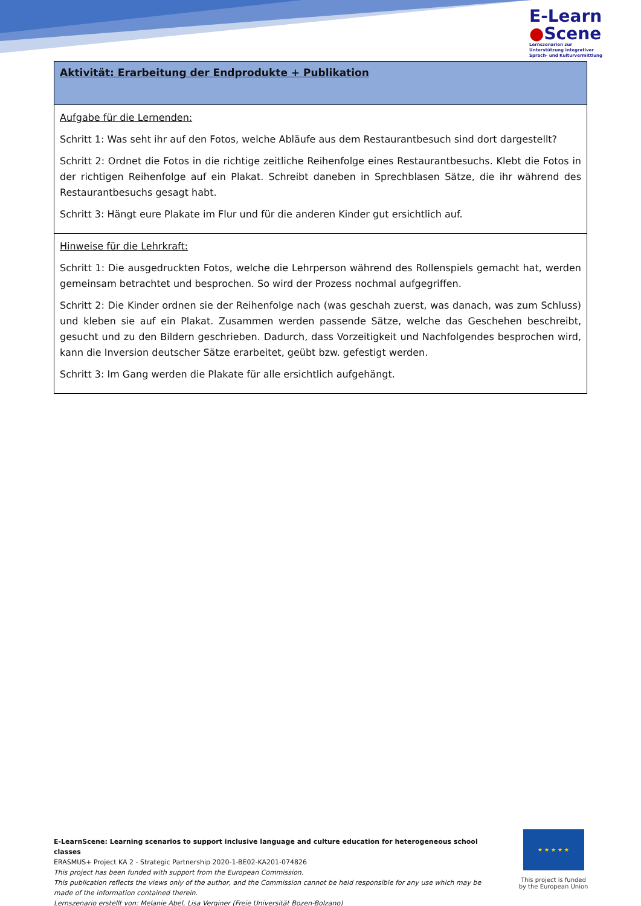E-Learn
●Scene
Lernszenarien zur
Unterstützung integrativer
Sprach- und Kulturvermittlung
| Aktivität: Erarbeitung der Endprodukte + Publikation |
| Aufgabe für die Lernenden: Schritt 1: Was seht ihr auf den Fotos, welche Abläufe aus dem Restaurantbesuch sind dort dargestellt? Schritt 2: Ordnet die Fotos in die richtige zeitliche Reihenfolge eines Restaurantbesuchs. Klebt die Fotos in der richtigen Reihenfolge auf ein Plakat. Schreibt daneben in Sprechblasen Sätze, die ihr während des Restaurantbesuchs gesagt habt. Schritt 3: Hängt eure Plakate im Flur und für die anderen Kinder gut ersichtlich auf. |
| Hinweise für die Lehrkraft: Schritt 1: Die ausgedruckten Fotos, welche die Lehrperson während des Rollenspiels gemacht hat, werden gemeinsam betrachtet und besprochen. So wird der Prozess nochmal aufgegriffen. Schritt 2: Die Kinder ordnen sie der Reihenfolge nach (was geschah zuerst, was danach, was zum Schluss) und kleben sie auf ein Plakat. Zusammen werden passende Sätze, welche das Geschehen beschreibt, gesucht und zu den Bildern geschrieben. Dadurch, dass Vorzeitigkeit und Nachfolgendes besprochen wird, kann die Inversion deutscher Sätze erarbeitet, geübt bzw. gefestigt werden. Schritt 3: Im Gang werden die Plakate für alle ersichtlich aufgehängt. |
E-LearnScene: Learning scenarios to support inclusive language and culture education for heterogeneous school classes
ERASMUS+ Project KA 2 - Strategic Partnership 2020-1-BE02-KA201-074826
This project has been funded with support from the European Commission.
This publication reflects the views only of the author, and the Commission cannot be held responsible for any use which may be made of the information contained therein.
Lernszenario erstellt von: Melanie Abel, Lisa Verginer (Freie Universität Bozen-Bolzano)
★ ★ ★ ★ ★
This project is funded by the European Union